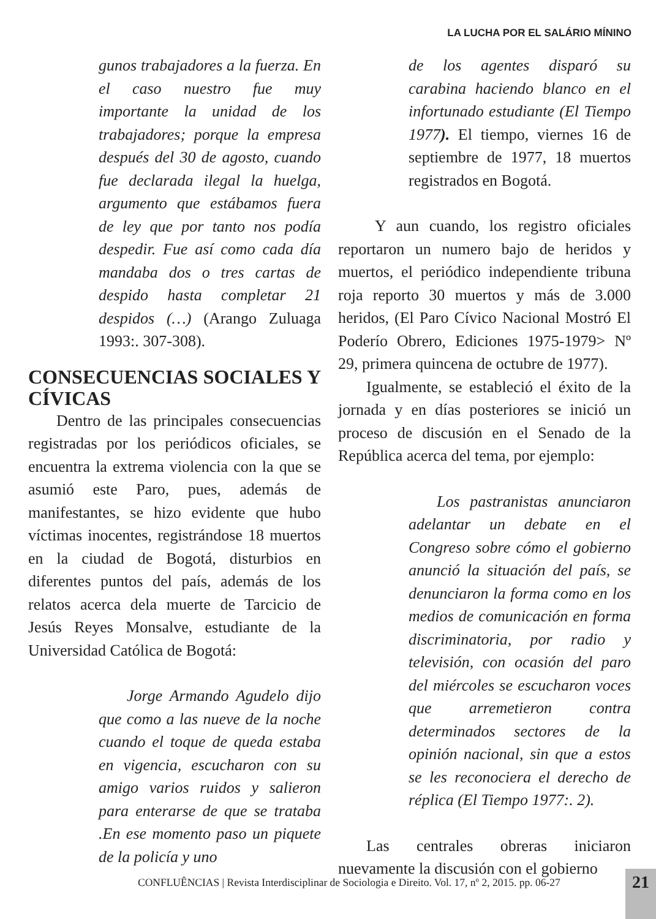LA LUCHA POR EL SALÁRIO MÍNINO
gunos trabajadores a la fuerza. En el caso nuestro fue muy importante la unidad de los trabajadores; porque la empresa después del 30 de agosto, cuando fue declarada ilegal la huelga, argumento que estábamos fuera de ley que por tanto nos podía despedir. Fue así como cada día mandaba dos o tres cartas de despido hasta completar 21 despidos (…) (Arango Zuluaga 1993:. 307-308).
CONSECUENCIAS SOCIALES Y CÍVICAS
Dentro de las principales consecuencias registradas por los periódicos oficiales, se encuentra la extrema violencia con la que se asumió este Paro, pues, además de manifestantes, se hizo evidente que hubo víctimas inocentes, registrándose 18 muertos en la ciudad de Bogotá, disturbios en diferentes puntos del país, además de los relatos acerca dela muerte de Tarcicio de Jesús Reyes Monsalve, estudiante de la Universidad Católica de Bogotá:
Jorge Armando Agudelo dijo que como a las nueve de la noche cuando el toque de queda estaba en vigencia, escucharon con su amigo varios ruidos y salieron para enterarse de que se trataba .En ese momento paso un piquete de la policía y uno
de los agentes disparó su carabina haciendo blanco en el infortunado estudiante (El Tiempo 1977). El tiempo, viernes 16 de septiembre de 1977, 18 muertos registrados en Bogotá.
Y aun cuando, los registro oficiales reportaron un numero bajo de heridos y muertos, el periódico independiente tribuna roja reporto 30 muertos y más de 3.000 heridos, (El Paro Cívico Nacional Mostró El Poderío Obrero, Ediciones 1975-1979> Nº 29, primera quincena de octubre de 1977).
Igualmente, se estableció el éxito de la jornada y en días posteriores se inició un proceso de discusión en el Senado de la República acerca del tema, por ejemplo:
Los pastranistas anunciaron adelantar un debate en el Congreso sobre cómo el gobierno anunció la situación del país, se denunciaron la forma como en los medios de comunicación en forma discriminatoria, por radio y televisión, con ocasión del paro del miércoles se escucharon voces que arremetieron contra determinados sectores de la opinión nacional, sin que a estos se les reconociera el derecho de réplica (El Tiempo 1977:. 2).
Las centrales obreras iniciaron nuevamente la discusión con el gobierno
CONFLUÊNCIAS | Revista Interdisciplinar de Sociologia e Direito. Vol. 17, nº 2, 2015. pp. 06-27
21